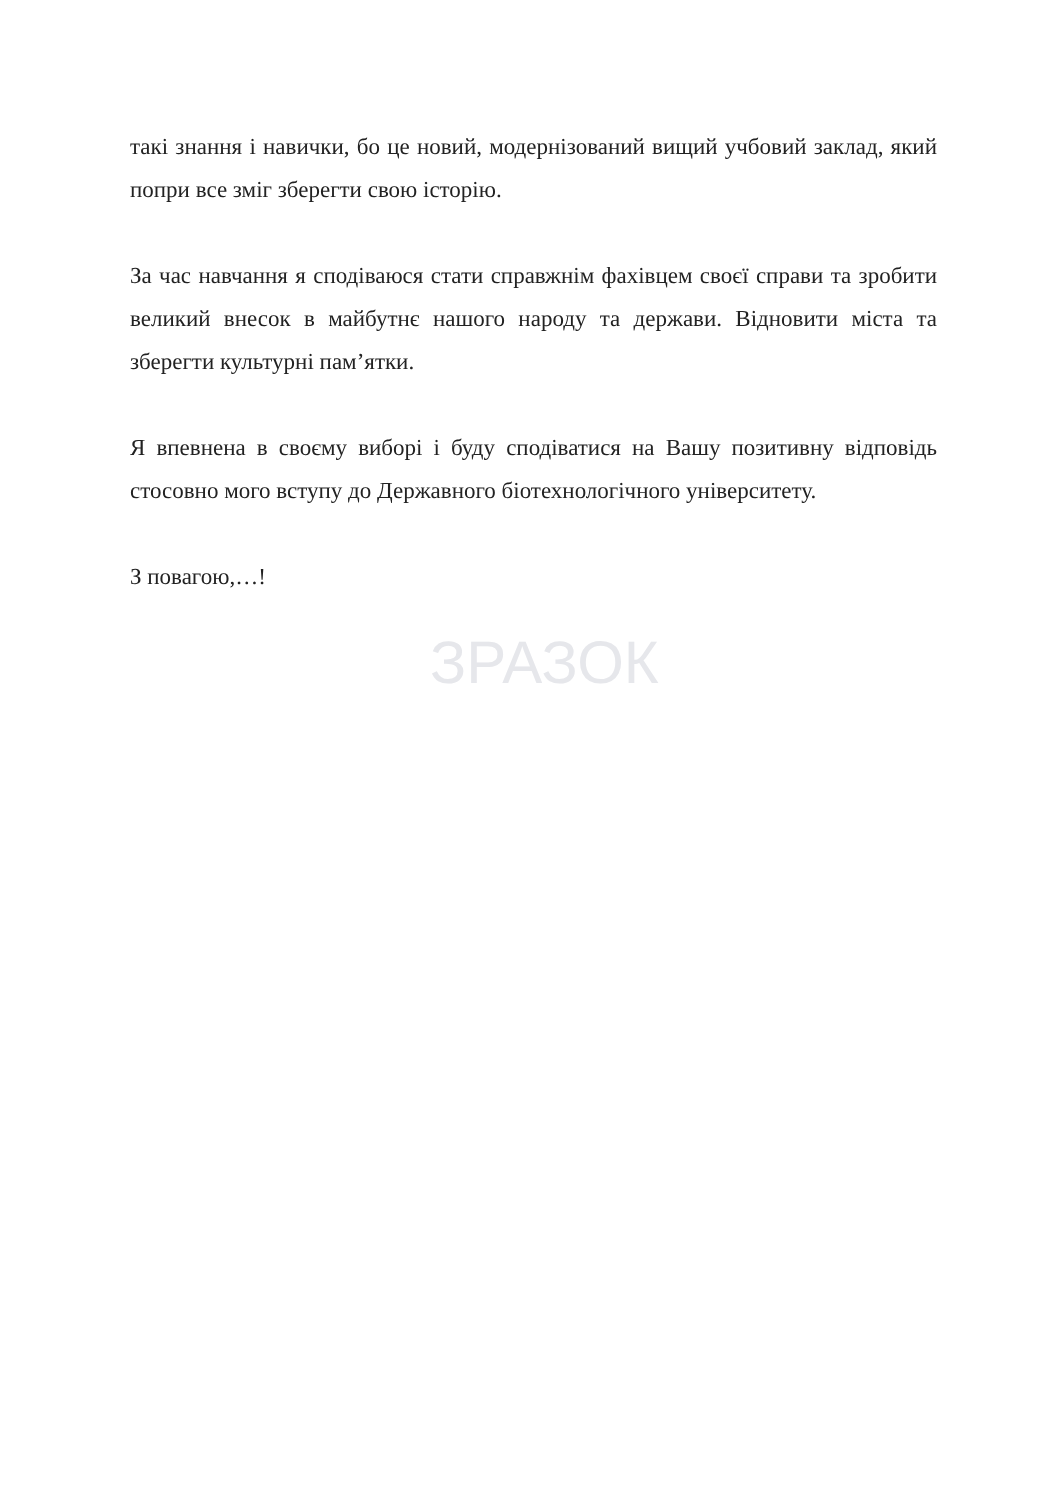такі знання і навички, бо це новий, модернізований вищий учбовий заклад, який попри все зміг зберегти свою історію.
За час навчання я сподіваюся стати справжнім фахівцем своєї справи та зробити великий внесок в майбутнє нашого народу та держави. Відновити міста та зберегти культурні пам’ятки.
Я впевнена в своєму виборі і буду сподіватися на Вашу позитивну відповідь стосовно мого вступу до Державного біотехнологічного університету.
З повагою,…!
ЗРАЗОК